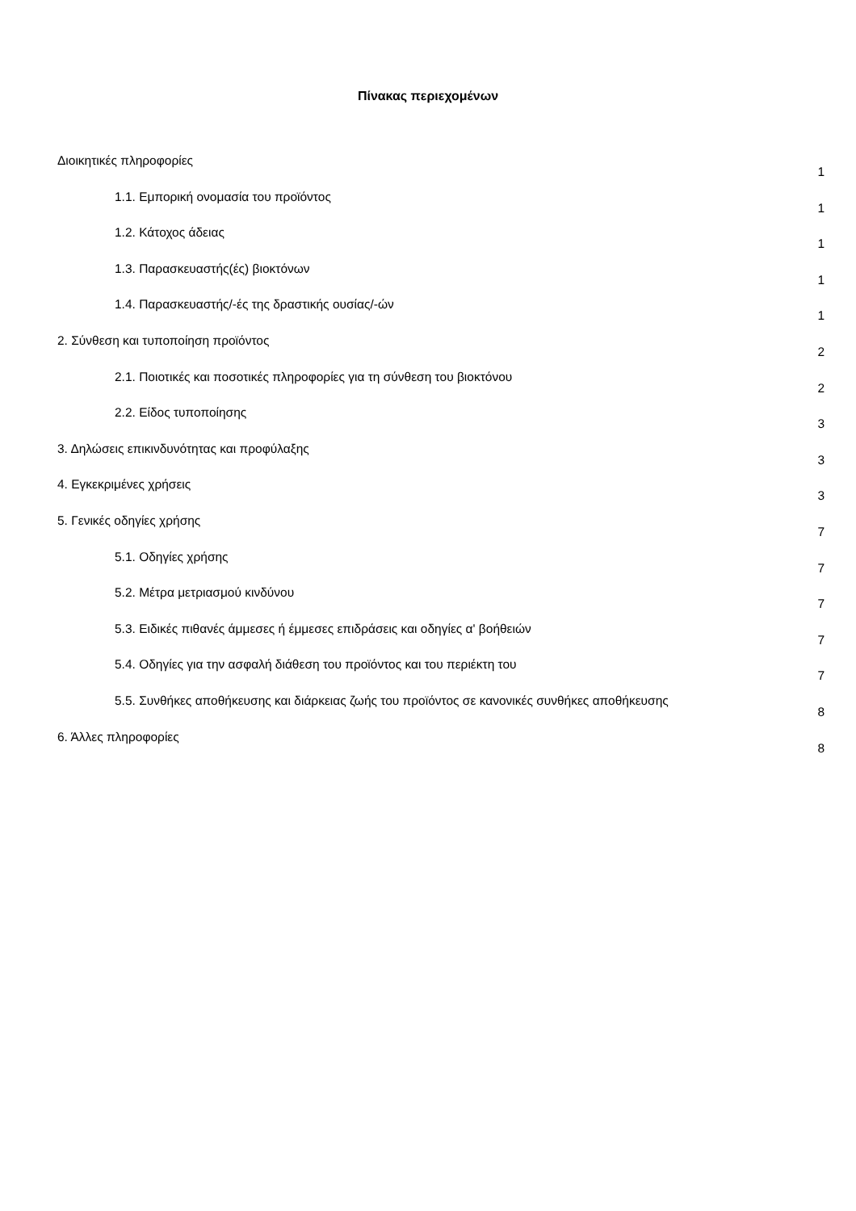Πίνακας περιεχομένων
Διοικητικές πληροφορίες
1
1.1. Εμπορική ονομασία του προϊόντος
1
1.2. Κάτοχος άδειας
1
1.3. Παρασκευαστής(ές) βιοκτόνων
1
1.4. Παρασκευαστής/-ές της δραστικής ουσίας/-ών
1
2. Σύνθεση και τυποποίηση προϊόντος
2
2.1. Ποιοτικές και ποσοτικές πληροφορίες για τη σύνθεση του βιοκτόνου
2
2.2. Είδος τυποποίησης
3
3. Δηλώσεις επικινδυνότητας και προφύλαξης
3
4. Εγκεκριμένες χρήσεις
3
5. Γενικές οδηγίες χρήσης
7
5.1. Οδηγίες χρήσης
7
5.2. Μέτρα μετριασμού κινδύνου
7
5.3. Ειδικές πιθανές άμμεσες ή έμμεσες επιδράσεις και οδηγίες α' βοήθειών
7
5.4. Οδηγίες για την ασφαλή διάθεση του προϊόντος και του περιέκτη του
7
5.5. Συνθήκες αποθήκευσης και διάρκειας ζωής του προϊόντος σε κανονικές συνθήκες αποθήκευσης
8
6. Άλλες πληροφορίες
8